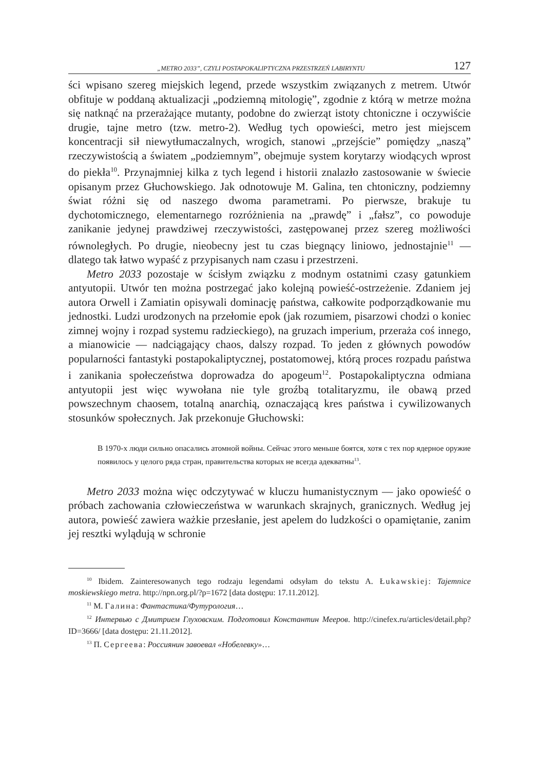„METRO 2033”, CZYLI POSTAPOKALIPTYCZNA PRZESTRZEŃ LABIRYNTU 127
ści wpisano szereg miejskich legend, przede wszystkim związanych z metrem. Utwór obfituje w poddaną aktualizacji „podziemną mitologię”, zgodnie z którą w metrze można się natknąć na przerażające mutanty, podobne do zwierząt istoty chtoniczne i oczywiście drugie, tajne metro (tzw. metro-2). Według tych opowieści, metro jest miejscem koncentracji sił niewytłumaczalnych, wrogich, stanowi „przejście” pomiędzy „naszą” rzeczywistością a światem „podziemnym”, obejmuje system korytarzy wiodących wprost do piekła<sup>10</sup>. Przynajmniej kilka z tych legend i historii znalazło zastosowanie w świecie opisanym przez Głuchowskiego. Jak odnotowuje M. Galina, ten chtoniczny, podziemny świat różni się od naszego dwoma parametrami. Po pierwsze, brakuje tu dychotomicznego, elementarnego rozróżnienia na „prawdę” i „fałsz”, co powoduje zanikanie jedynej prawdziwej rzeczywistości, zastępowanej przez szereg możliwości równoległych. Po drugie, nieobecny jest tu czas biegnący liniowo, jednostajnie<sup>11</sup> — dlatego tak łatwo wypaść z przypisanych nam czasu i przestrzeni.
Metro 2033 pozostaje w ścisłym związku z modnym ostatnimi czasy gatunkiem antyutopii. Utwór ten można postrzegać jako kolejną powieść-ostrzeżenie. Zdaniem jej autora Orwell i Zamiatin opisywali dominację państwa, całkowite podporządkowanie mu jednostki. Ludzi urodzonych na przełomie epok (jak rozumiem, pisarzowi chodzi o koniec zimnej wojny i rozpad systemu radzieckiego), na gruzach imperium, przeraża coś innego, a mianowicie — nadciągający chaos, dalszy rozpad. To jeden z głównych powodów popularności fantastyki postapokaliptycznej, postatomowej, którą proces rozpadu państwa i zanikania społeczeństwa doprowadza do apogeum<sup>12</sup>. Postapokaliptyczna odmiana antyutopii jest więc wywołana nie tyle groźbą totalitaryzmu, ile obawą przed powszechnym chaosem, totalną anarchią, oznaczającą kres państwa i cywilizowanych stosunków społecznych. Jak przekonuje Głuchowski:
В 1970-х люди сильно опасались атомной войны. Сейчас этого меньше боятся, хотя с тех пор ядерное оружие появилось у целого ряда стран, правительства которых не всегда адекватны<sup>13</sup>.
Metro 2033 można więc odczytywać w kluczu humanistycznym — jako opowieść o próbach zachowania człowieczeństwa w warunkach skrajnych, granicznych. Według jej autora, powieść zawiera ważkie przesłanie, jest apelem do ludzkości o opamiętanie, zanim jej resztki wylądują w schronie
<sup>10</sup> Ibidem. Zainteresowanych tego rodzaju legendami odsyłam do tekstu A. Łukawskiej: Tajemnice moskiewskiego metra. http://npn.org.pl/?p=1672 [data dostępu: 17.11.2012].
<sup>11</sup> М. Галина: Фантастика/Футурология…
<sup>12</sup> Интервью с Дмитрием Глуховским. Подготовил Константин Мееров. http://cinefex.ru/articles/detail.php?ID=3666/ [data dostępu: 21.11.2012].
<sup>13</sup> П. Сергеева: Россиянин завоевал «Нобелевку»…